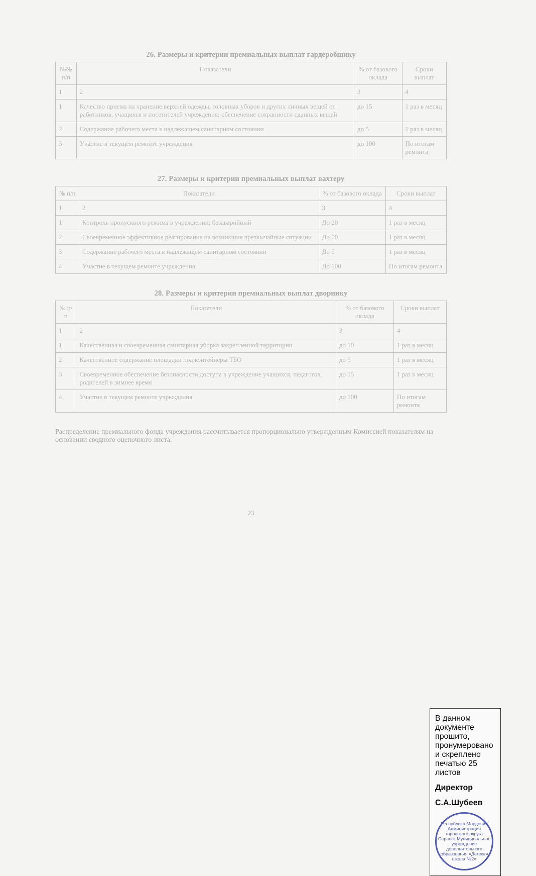26. Размеры и критерии премиальных выплат гардеробщику
| №№ п/п | Показатели | % от базового оклада | Сроки выплат |
| --- | --- | --- | --- |
| 1 | 2 | 3 | 4 |
| 1 | Качество приема на хранение верхней одежды, головных уборов и других личных вещей от работников, учащихся и посетителей учреждения; обеспечение сохранности сданных вещей | до 15 | 1 раз в месяц |
| 2 | Содержание рабочего места в надлежащем санитарном состоянии | до 5 | 1 раз в месяц |
| 3 | Участие в текущем ремонте учреждения | до 100 | По итогам ремонта |
27. Размеры и критерии премиальных выплат вахтеру
| № п/п | Показатели | % от базового оклада | Сроки выплат |
| --- | --- | --- | --- |
| 1 | 2 | 3 | 4 |
| 1 | Контроль пропускного режима в учреждении; безаварийный | До 20 | 1 раз в месяц |
| 2 | Своевременное эффективное реагирование на возникшие чрезвычайные ситуации | До 50 | 1 раз в месяц |
| 3 | Содержание рабочего места в надлежащем санитарном состоянии | До 5 | 1 раз в месяц |
| 4 | Участие в текущем ремонте учреждения | До 100 | По итогам ремонта |
28. Размеры и критерии премиальных выплат дворнику
| № п/п | Показатели | % от базового оклада | Сроки выплат |
| --- | --- | --- | --- |
| 1 | 2 | 3 | 4 |
| 1 | Качественная и своевременная санитарная уборка закрепленной территории | до 10 | 1 раз в месяц |
| 2 | Качественное содержание площадки под контейнеры ТБО | до 5 | 1 раз в месяц |
| 3 | Своевременное обеспечение безопасности доступа в учреждение учащихся, педагогов, родителей в зимнее время | до 15 | 1 раз в месяц |
| 4 | Участие в текущем ремонте учреждения | до 100 | По итогам ремонта |
Распределение премиального фонда учреждения рассчитывается пропорционально утвержденным Комиссией показателям на основании сводного оценочного листа.
23
В данном документе прошито, пронумеровано и скреплено печатью 25 листов
Директор
С.А.Шубеев
Республика Мордовия Администрация городского округа Саранск Муниципальное учреждение дополнительного образования «Детская школа №2»